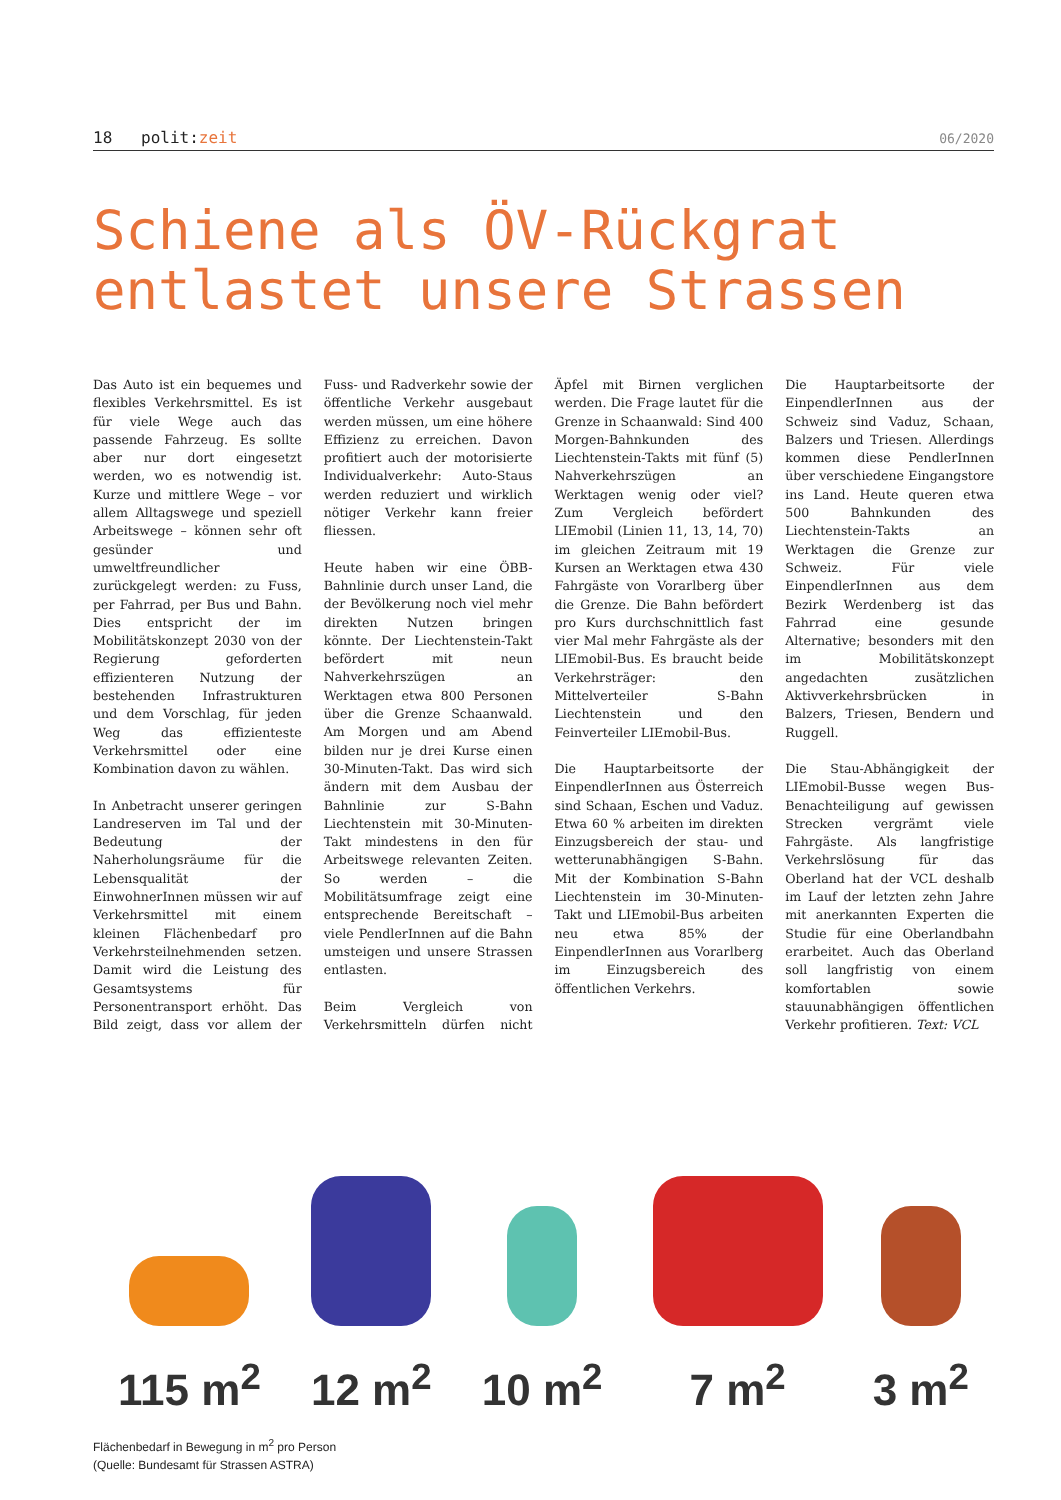18 polit:zeit 06/2020
Schiene als ÖV-Rückgrat entlastet unsere Strassen
Das Auto ist ein bequemes und flexibles Verkehrsmittel. Es ist für viele Wege auch das passende Fahrzeug. Es sollte aber nur dort eingesetzt werden, wo es notwendig ist. Kurze und mittlere Wege – vor allem Alltagswege und speziell Arbeitswege – können sehr oft gesünder und umweltfreundlicher zurückgelegt werden: zu Fuss, per Fahrrad, per Bus und Bahn. Dies entspricht der im Mobilitätskonzept 2030 von der Regierung geforderten effizienteren Nutzung der bestehenden Infrastrukturen und dem Vorschlag, für jeden Weg das effizienteste Verkehrsmittel oder eine Kombination davon zu wählen.
In Anbetracht unserer geringen Landreserven im Tal und der Bedeutung der Naherholungsräume für die Lebensqualität der EinwohnerInnen müssen wir auf Verkehrsmittel mit einem kleinen Flächenbedarf pro Verkehrsteilnehmenden setzen. Damit wird die Leistung des Gesamtsystems für Personentransport erhöht. Das Bild zeigt, dass vor allem der Fuss- und Radverkehr sowie der öffentliche Verkehr ausgebaut werden müssen, um eine höhere Effizienz zu erreichen. Davon profitiert auch der motorisierte Individualverkehr: Auto-Staus werden reduziert und wirklich nötiger Verkehr kann freier fliessen.
Heute haben wir eine ÖBB-Bahnlinie durch unser Land, die der Bevölkerung noch viel mehr direkten Nutzen bringen könnte. Der Liechtenstein-Takt befördert mit neun Nahverkehrszügen an Werktagen etwa 800 Personen über die Grenze Schaanwald. Am Morgen und am Abend bilden nur je drei Kurse einen 30-Minuten-Takt. Das wird sich ändern mit dem Ausbau der Bahnlinie zur S-Bahn Liechtenstein mit 30-Minuten-Takt mindestens in den für Arbeitswege relevanten Zeiten. So werden – die Mobilitätsumfrage zeigt eine entsprechende Bereitschaft – viele PendlerInnen auf die Bahn umsteigen und unsere Strassen entlasten.
Beim Vergleich von Verkehrsmitteln dürfen nicht Äpfel mit Birnen verglichen werden. Die Frage lautet für die Grenze in Schaanwald: Sind 400 Morgen-Bahnkunden des Liechtenstein-Takts mit fünf (5) Nahverkehrszügen an Werktagen wenig oder viel? Zum Vergleich befördert LIEmobil (Linien 11, 13, 14, 70) im gleichen Zeitraum mit 19 Kursen an Werktagen etwa 430 Fahrgäste von Vorarlberg über die Grenze. Die Bahn befördert pro Kurs durchschnittlich fast vier Mal mehr Fahrgäste als der LIEmobil-Bus. Es braucht beide Verkehrsträger: den Mittelverteiler S-Bahn Liechtenstein und den Feinverteiler LIEmobil-Bus.
Die Hauptarbeitsorte der EinpendlerInnen aus Österreich sind Schaan, Eschen und Vaduz. Etwa 60 % arbeiten im direkten Einzugsbereich der stau- und wetterunabhängigen S-Bahn. Mit der Kombination S-Bahn Liechtenstein im 30-Minuten-Takt und LIEmobil-Bus arbeiten neu etwa 85% der EinpendlerInnen aus Vorarlberg im Einzugsbereich des öffentlichen Verkehrs.
Die Hauptarbeitsorte der EinpendlerInnen aus der Schweiz sind Vaduz, Schaan, Balzers und Triesen. Allerdings kommen diese PendlerInnen über verschiedene Eingangstore ins Land. Heute queren etwa 500 Bahnkunden des Liechtenstein-Takts an Werktagen die Grenze zur Schweiz. Für viele EinpendlerInnen aus dem Bezirk Werdenberg ist das Fahrrad eine gesunde Alternative; besonders mit den im Mobilitätskonzept angedachten zusätzlichen Aktivverkehrsbrücken in Balzers, Triesen, Bendern und Ruggell.
Die Stau-Abhängigkeit der LIEmobil-Busse wegen Bus-Benachteiligung auf gewissen Strecken vergrämt viele Fahrgäste. Als langfristige Verkehrslösung für das Oberland hat der VCL deshalb im Lauf der letzten zehn Jahre mit anerkannten Experten die Studie für eine Oberlandbahn erarbeitet. Auch das Oberland soll langfristig von einem komfortablen sowie stauunabhängigen öffentlichen Verkehr profitieren. Text: VCL
115 m<sup>2</sup>
12 m<sup>2</sup>
10 m<sup>2</sup>
7 m<sup>2</sup>
3 m<sup>2</sup>
Flächenbedarf in Bewegung in m<sup>2</sup> pro Person
(Quelle: Bundesamt für Strassen ASTRA)